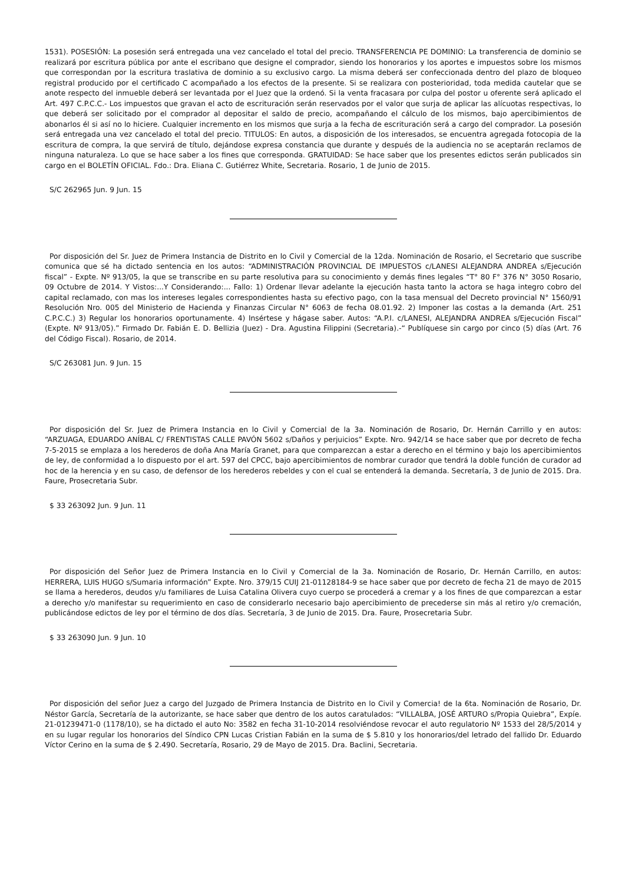1531). POSESIÓN: La posesión será entregada una vez cancelado el total del precio. TRANSFERENCIA PE DOMINIO: La transferencia de dominio se realizará por escritura pública por ante el escribano que designe el comprador, siendo los honorarios y los aportes e impuestos sobre los mismos que correspondan por la escritura traslativa de dominio a su exclusivo cargo. La misma deberá ser confeccionada dentro del plazo de bloqueo registral producido por el certificado C acompañado a los efectos de la presente. Si se realizara con posterioridad, toda medida cautelar que se anote respecto del inmueble deberá ser levantada por el Juez que la ordenó. Si la venta fracasara por culpa del postor u oferente será aplicado el Art. 497 C.P.C.C.- Los impuestos que gravan el acto de escrituración serán reservados por el valor que surja de aplicar las alícuotas respectivas, lo que deberá ser solicitado por el comprador al depositar el saldo de precio, acompañando el cálculo de los mismos, bajo apercibimientos de abonarlos él si así no lo hiciere. Cualquier incremento en los mismos que surja a la fecha de escrituración será a cargo del comprador. La posesión será entregada una vez cancelado el total del precio. TITULOS: En autos, a disposición de los interesados, se encuentra agregada fotocopia de la escritura de compra, la que servirá de título, dejándose expresa constancia que durante y después de la audiencia no se aceptarán reclamos de ninguna naturaleza. Lo que se hace saber a los fines que corresponda. GRATUIDAD: Se hace saber que los presentes edictos serán publicados sin cargo en el BOLETÍN OFICIAL. Fdo.: Dra. Eliana C. Gutiérrez White, Secretaria. Rosario, 1 de Junio de 2015.
S/C 262965 Jun. 9 Jun. 15
Por disposición del Sr. Juez de Primera Instancia de Distrito en lo Civil y Comercial de la 12da. Nominación de Rosario, el Secretario que suscribe comunica que sé ha dictado sentencia en los autos: “ADMINISTRACIÓN PROVINCIAL DE IMPUESTOS c/LANESI ALEJANDRA ANDREA s/Ejecución fiscal” - Expte. Nº 913/05, la que se transcribe en su parte resolutiva para su conocimiento y demás fines legales “T° 80 F° 376 N° 3050 Rosario, 09 Octubre de 2014. Y Vistos:...Y Considerando:... Fallo: 1) Ordenar llevar adelante la ejecución hasta tanto la actora se haga integro cobro del capital reclamado, con mas los intereses legales correspondientes hasta su efectivo pago, con la tasa mensual del Decreto provincial N° 1560/91 Resolución Nro. 005 del Ministerio de Hacienda y Finanzas Circular N° 6063 de fecha 08.01.92. 2) Imponer las costas a la demanda (Art. 251 C.P.C.C.) 3) Regular los honorarios oportunamente. 4) Insértese y hágase saber. Autos: “A.P.I. c/LANESI, ALEJANDRA ANDREA s/Ejecución Fiscal” (Expte. Nº 913/05).” Firmado Dr. Fabián E. D. Bellizia (Juez) - Dra. Agustina Filippini (Secretaria).-“ Publíquese sin cargo por cinco (5) días (Art. 76 del Código Fiscal). Rosario, de 2014.
S/C 263081 Jun. 9 Jun. 15
Por disposición del Sr. Juez de Primera Instancia en lo Civil y Comercial de la 3a. Nominación de Rosario, Dr. Hernán Carrillo y en autos: “ARZUAGA, EDUARDO ANÍBAL C/ FRENTISTAS CALLE PAVÓN 5602 s/Daños y perjuicios” Expte. Nro. 942/14 se hace saber que por decreto de fecha 7-5-2015 se emplaza a los herederos de doña Ana María Granet, para que comparezcan a estar a derecho en el término y bajo los apercibimientos de ley, de conformidad a lo dispuesto por el art. 597 del CPCC, bajo apercibimientos de nombrar curador que tendrá la doble función de curador ad hoc de la herencia y en su caso, de defensor de los herederos rebeldes y con el cual se entenderá la demanda. Secretaría, 3 de Junio de 2015. Dra. Faure, Prosecretaria Subr.
$ 33 263092 Jun. 9 Jun. 11
Por disposición del Señor Juez de Primera Instancia en lo Civil y Comercial de la 3a. Nominación de Rosario, Dr. Hernán Carrillo, en autos: HERRERA, LUIS HUGO s/Sumaria información” Expte. Nro. 379/15 CUIJ 21-01128184-9 se hace saber que por decreto de fecha 21 de mayo de 2015 se llama a herederos, deudos y/u familiares de Luisa Catalina Olivera cuyo cuerpo se procederá a cremar y a los fines de que comparezcan a estar a derecho y/o manifestar su requerimiento en caso de considerarlo necesario bajo apercibimiento de precederse sin más al retiro y/o cremación, publicándose edictos de ley por el término de dos días. Secretaría, 3 de Junio de 2015. Dra. Faure, Prosecretaria Subr.
$ 33 263090 Jun. 9 Jun. 10
Por disposición del señor Juez a cargo del Juzgado de Primera Instancia de Distrito en lo Civil y Comercia! de la 6ta. Nominación de Rosario, Dr. Néstor García, Secretaría de la autorizante, se hace saber que dentro de los autos caratulados: “VILLALBA, JOSÉ ARTURO s/Propia Quiebra”, Expíe. 21-01239471-0 (1178/10), se ha dictado el auto No: 3582 en fecha 31-10-2014 resolviéndose revocar el auto regulatorio Nº 1533 del 28/5/2014 y en su lugar regular los honorarios del Síndico CPN Lucas Cristian Fabián en la suma de $ 5.810 y los honorarios/del letrado del fallido Dr. Eduardo Víctor Cerino en la suma de $ 2.490. Secretaría, Rosario, 29 de Mayo de 2015. Dra. Baclini, Secretaria.